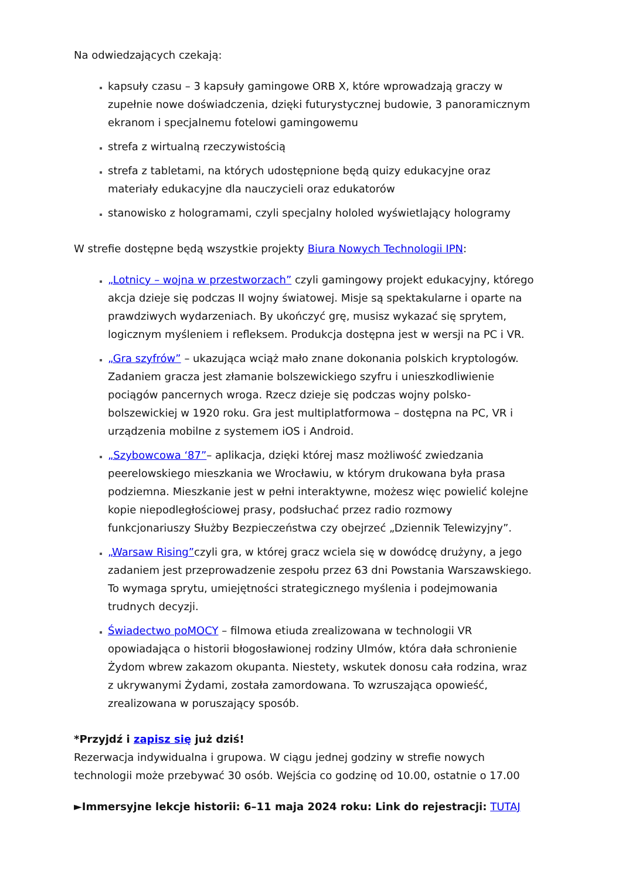Na odwiedzających czekają:
kapsuły czasu – 3 kapsuły gamingowe ORB X, które wprowadzają graczy w zupełnie nowe doświadczenia, dzięki futurystycznej budowie, 3 panoramicznym ekranom i specjalnemu fotelowi gamingowemu
strefa z wirtualną rzeczywistością
strefa z tabletami, na których udostępnione będą quizy edukacyjne oraz materiały edukacyjne dla nauczycieli oraz edukatorów
stanowisko z hologramami, czyli specjalny hololed wyświetlający hologramy
W strefie dostępne będą wszystkie projekty Biura Nowych Technologii IPN:
„Lotnicy – wojna w przestworzach” czyli gamingowy projekt edukacyjny, którego akcja dzieje się podczas II wojny światowej. Misje są spektakularne i oparte na prawdziwych wydarzeniach. By ukończyć grę, musisz wykazać się sprytem, logicznym myśleniem i refleksem. Produkcja dostępna jest w wersji na PC i VR.
„Gra szyfrów” – ukazująca wciąż mało znane dokonania polskich kryptologów. Zadaniem gracza jest złamanie bolszewickiego szyfru i unieszkodliwienie pociągów pancernych wroga. Rzecz dzieje się podczas wojny polsko-bolszewickiej w 1920 roku. Gra jest multiplatformowa – dostępna na PC, VR i urządzenia mobilne z systemem iOS i Android.
„Szybowcowa ‘87”– aplikacja, dzięki której masz możliwość zwiedzania peerelowskiego mieszkania we Wrocławiu, w którym drukowana była prasa podziemna. Mieszkanie jest w pełni interaktywne, możesz więc powielić kolejne kopie niepodległościowej prasy, podsłuchać przez radio rozmowy funkcjonariuszy Służby Bezpieczeństwa czy obejrzeć „Dziennik Telewizyjny”.
„Warsaw Rising”czyli gra, w której gracz wciela się w dowódcę drużyny, a jego zadaniem jest przeprowadzenie zespołu przez 63 dni Powstania Warszawskiego. To wymaga sprytu, umiejętności strategicznego myślenia i podejmowania trudnych decyzji.
Świadectwo poMOCY – filmowa etiuda zrealizowana w technologii VR opowiadająca o historii błogosławionej rodziny Ulmów, która dała schronienie Żydom wbrew zakazom okupanta. Niestety, wskutek donosu cała rodzina, wraz z ukrywanymi Żydami, została zamordowana. To wzruszająca opowieść, zrealizowana w poruszający sposób.
*Przyjdź i zapisz się już dziś!
Rezerwacja indywidualna i grupowa. W ciągu jednej godziny w strefie nowych technologii może przebywać 30 osób. Wejścia co godzinę od 10.00, ostatnie o 17.00
►Immersyjne lekcje historii: 6–11 maja 2024 roku: Link do rejestracji: TUTAJ